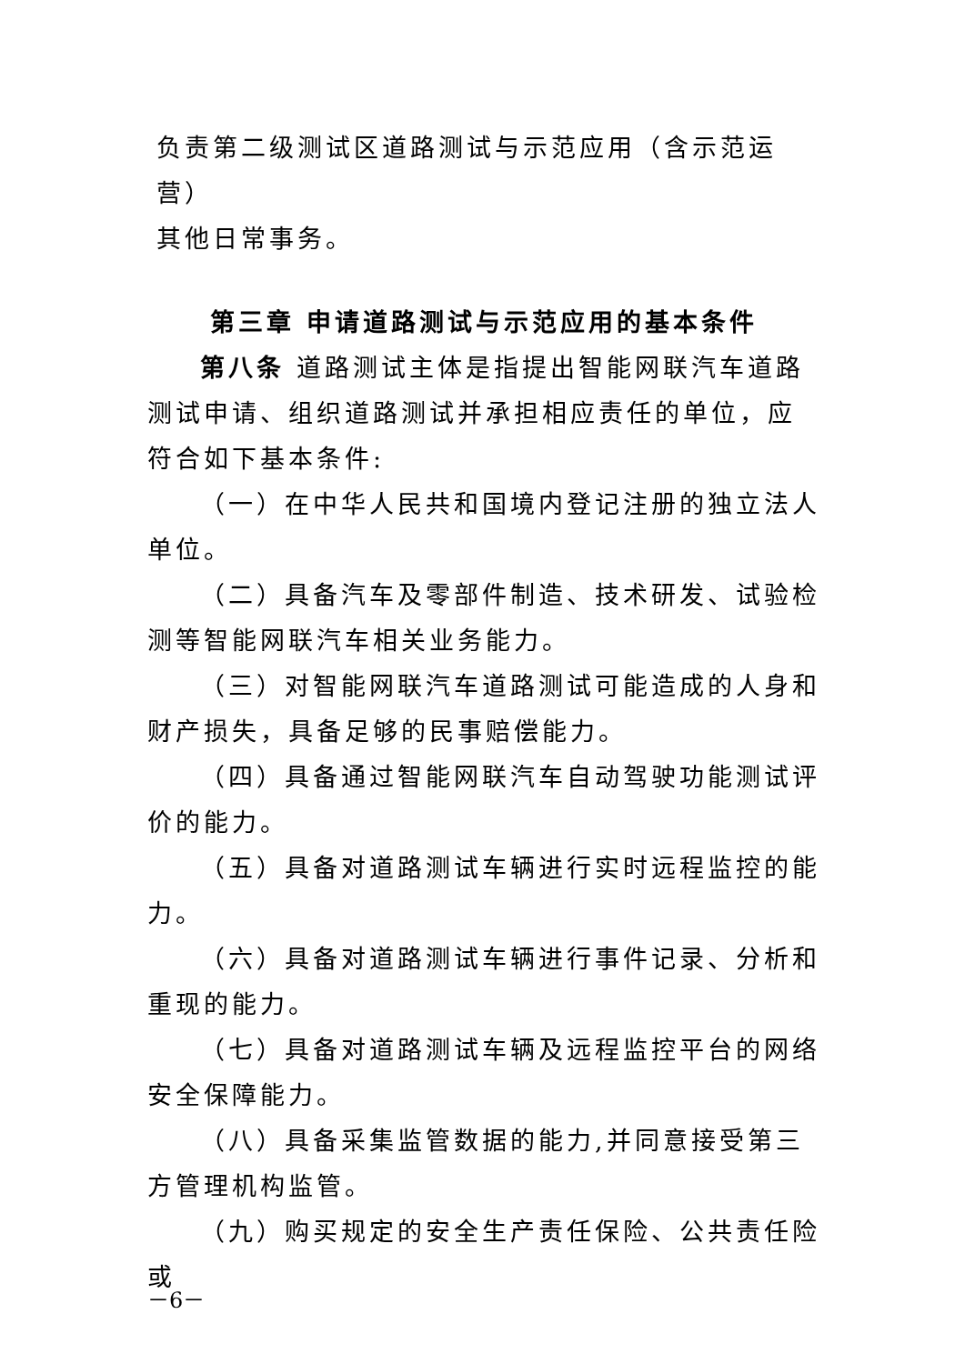负责第二级测试区道路测试与示范应用（含示范运营）
其他日常事务。
第三章 申请道路测试与示范应用的基本条件
第八条 道路测试主体是指提出智能网联汽车道路测试申请、组织道路测试并承担相应责任的单位，应符合如下基本条件:
（一）在中华人民共和国境内登记注册的独立法人单位。
（二）具备汽车及零部件制造、技术研发、试验检测等智能网联汽车相关业务能力。
（三）对智能网联汽车道路测试可能造成的人身和财产损失，具备足够的民事赔偿能力。
（四）具备通过智能网联汽车自动驾驶功能测试评价的能力。
（五）具备对道路测试车辆进行实时远程监控的能力。
（六）具备对道路测试车辆进行事件记录、分析和重现的能力。
（七）具备对道路测试车辆及远程监控平台的网络安全保障能力。
（八）具备采集监管数据的能力,并同意接受第三方管理机构监管。
（九）购买规定的安全生产责任保险、公共责任险或
－6－